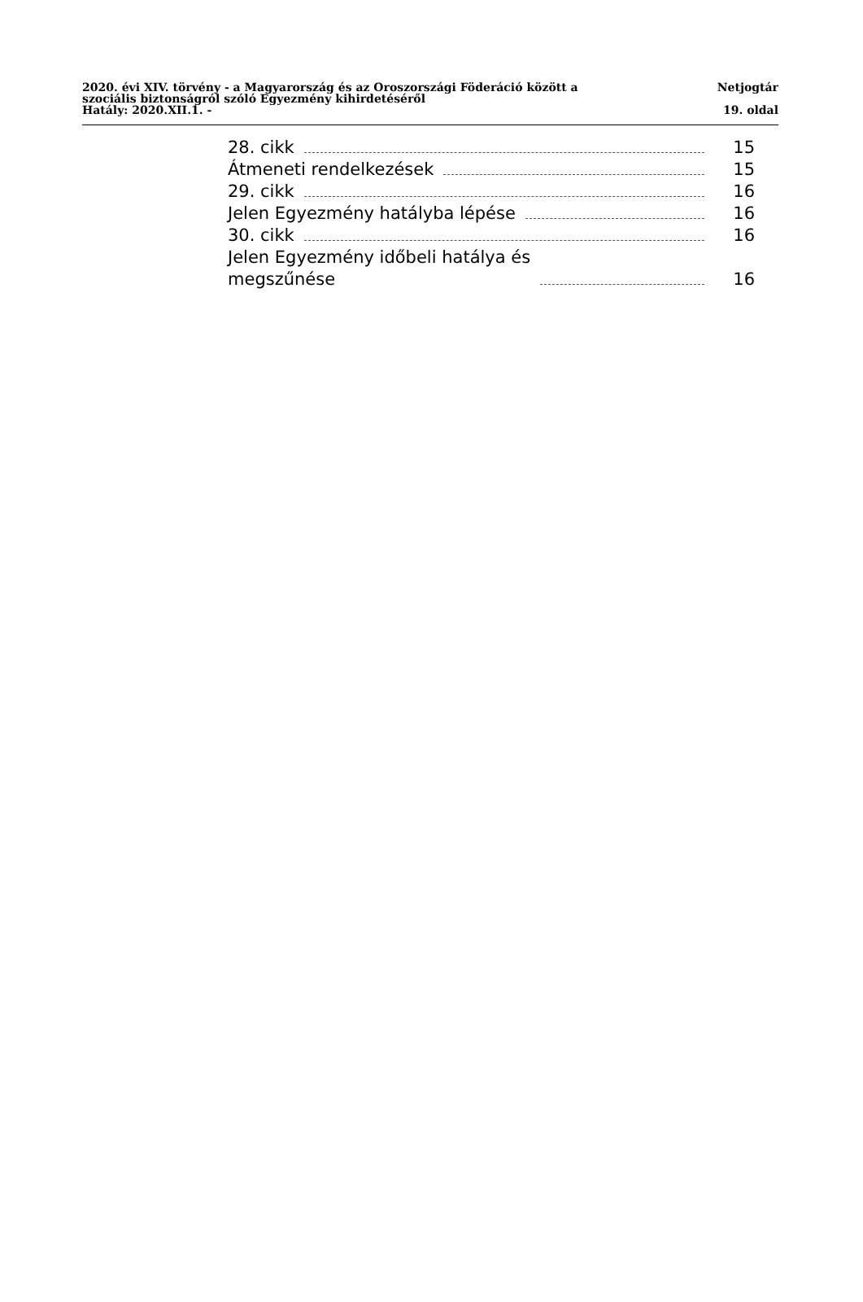2020. évi XIV. törvény - a Magyarország és az Oroszországi Föderáció között a
szociális biztonságról szóló Egyezmény kihirdetéséről
Netjogtár
Hatály: 2020.XII.1. - 19. oldal
28. cikk 15
Átmeneti rendelkezések 15
29. cikk 16
Jelen Egyezmény hatályba lépése 16
30. cikk 16
Jelen Egyezmény időbeli hatálya és
megszűnése 16